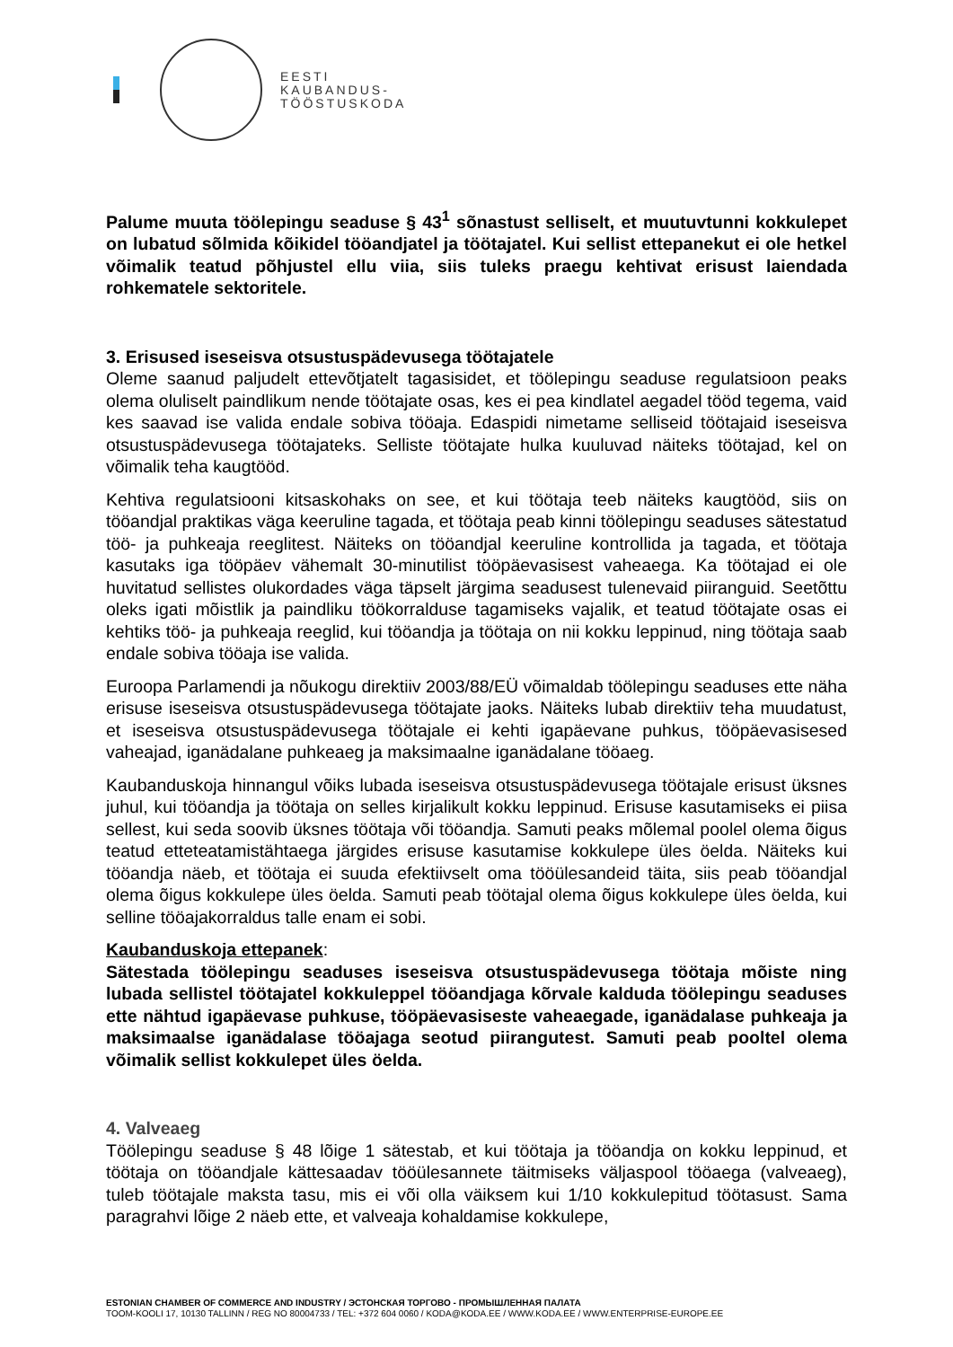EESTI
KAUBANDUS-
TÖÖSTUSKODA
Palume muuta töölepingu seaduse § 43<sup>1</sup> sõnastust selliselt, et muutuvtunni kokkulepet on lubatud sõlmida kõikidel tööandjatel ja töötajatel. Kui sellist ettepanekut ei ole hetkel võimalik teatud põhjustel ellu viia, siis tuleks praegu kehtivat erisust laiendada rohkematele sektoritele.
3. Erisused iseseisva otsustuspädevusega töötajatele
Oleme saanud paljudelt ettevõtjatelt tagasisidet, et töölepingu seaduse regulatsioon peaks olema oluliselt paindlikum nende töötajate osas, kes ei pea kindlatel aegadel tööd tegema, vaid kes saavad ise valida endale sobiva tööaja. Edaspidi nimetame selliseid töötajaid iseseisva otsustuspädevusega töötajateks. Selliste töötajate hulka kuuluvad näiteks töötajad, kel on võimalik teha kaugtööd.
Kehtiva regulatsiooni kitsaskohaks on see, et kui töötaja teeb näiteks kaugtööd, siis on tööandjal praktikas väga keeruline tagada, et töötaja peab kinni töölepingu seaduses sätestatud töö- ja puhkeaja reeglitest. Näiteks on tööandjal keeruline kontrollida ja tagada, et töötaja kasutaks iga tööpäev vähemalt 30-minutilist tööpäevasisest vaheaega. Ka töötajad ei ole huvitatud sellistes olukordades väga täpselt järgima seadusest tulenevaid piiranguid. Seetõttu oleks igati mõistlik ja paindliku töökorralduse tagamiseks vajalik, et teatud töötajate osas ei kehtiks töö- ja puhkeaja reeglid, kui tööandja ja töötaja on nii kokku leppinud, ning töötaja saab endale sobiva tööaja ise valida.
Euroopa Parlamendi ja nõukogu direktiiv 2003/88/EÜ võimaldab töölepingu seaduses ette näha erisuse iseseisva otsustuspädevusega töötajate jaoks. Näiteks lubab direktiiv teha muudatust, et iseseisva otsustuspädevusega töötajale ei kehti igapäevane puhkus, tööpäevasisesed vaheajad, iganädalane puhkeaeg ja maksimaalne iganädalane tööaeg.
Kaubanduskoja hinnangul võiks lubada iseseisva otsustuspädevusega töötajale erisust üksnes juhul, kui tööandja ja töötaja on selles kirjalikult kokku leppinud. Erisuse kasutamiseks ei piisa sellest, kui seda soovib üksnes töötaja või tööandja. Samuti peaks mõlemal poolel olema õigus teatud etteteatamistähtaega järgides erisuse kasutamise kokkulepe üles öelda. Näiteks kui tööandja näeb, et töötaja ei suuda efektiivselt oma tööülesandeid täita, siis peab tööandjal olema õigus kokkulepe üles öelda. Samuti peab töötajal olema õigus kokkulepe üles öelda, kui selline tööajakorraldus talle enam ei sobi.
Kaubanduskoja ettepanek:
Sätestada töölepingu seaduses iseseisva otsustuspädevusega töötaja mõiste ning lubada sellistel töötajatel kokkuleppel tööandjaga kõrvale kalduda töölepingu seaduses ette nähtud igapäevase puhkuse, tööpäevasiseste vaheaegade, iganädalase puhkeaja ja maksimaalse iganädalase tööajaga seotud piirangutest. Samuti peab pooltel olema võimalik sellist kokkulepet üles öelda.
4. Valveaeg
Töölepingu seaduse § 48 lõige 1 sätestab, et kui töötaja ja tööandja on kokku leppinud, et töötaja on tööandjale kättesaadav tööülesannete täitmiseks väljaspool tööaega (valveaeg), tuleb töötajale maksta tasu, mis ei või olla väiksem kui 1/10 kokkulepitud töötasust. Sama paragrahvi lõige 2 näeb ette, et valveaja kohaldamise kokkulepe,
ESTONIAN CHAMBER OF COMMERCE AND INDUSTRY / ЭСТОНСКАЯ ТОРГОВО - ПРОМЫШЛЕННАЯ ПАЛАТА
TOOM-KOOLI 17, 10130 TALLINN / REG NO 80004733 / TEL: +372 604 0060 / KODA@KODA.EE / WWW.KODA.EE / WWW.ENTERPRISE-EUROPE.EE